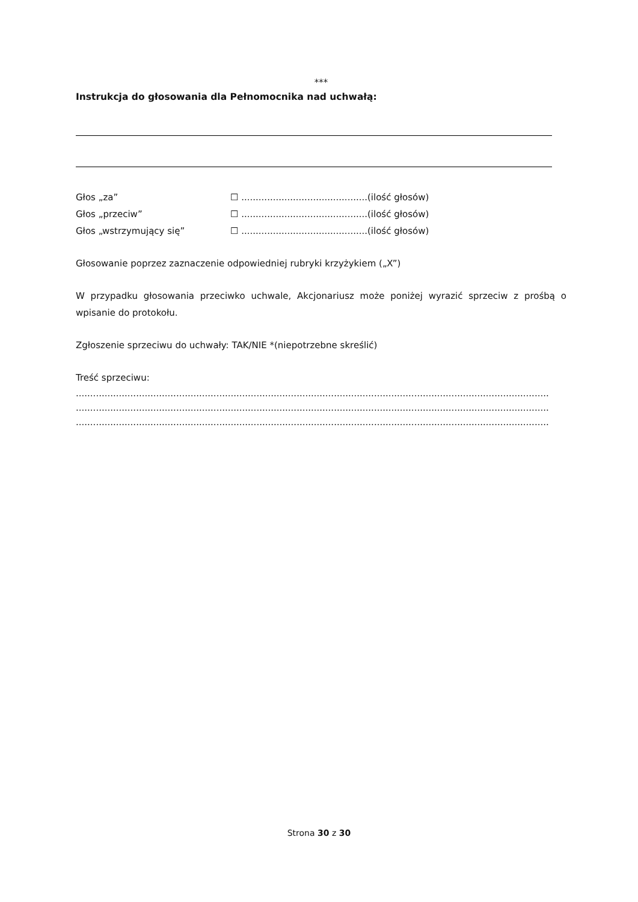***
Instrukcja do głosowania dla Pełnomocnika nad uchwałą:
Głos „za” ☐ ............................................(ilość głosów)
Głos „przeciw” ☐ ............................................(ilość głosów)
Głos „wstrzymujący się” ☐ ............................................(ilość głosów)
Głosowanie poprzez zaznaczenie odpowiedniej rubryki krzyżykiem („X”)
W przypadku głosowania przeciwko uchwale, Akcjonariusz może poniżej wyrazić sprzeciw z prośbą o wpisanie do protokołu.
Zgłoszenie sprzeciwu do uchwały: TAK/NIE *(niepotrzebne skreślić)
Treść sprzeciwu:
.....................................................................................................................................................................
.....................................................................................................................................................................
.....................................................................................................................................................................
Strona 30 z 30